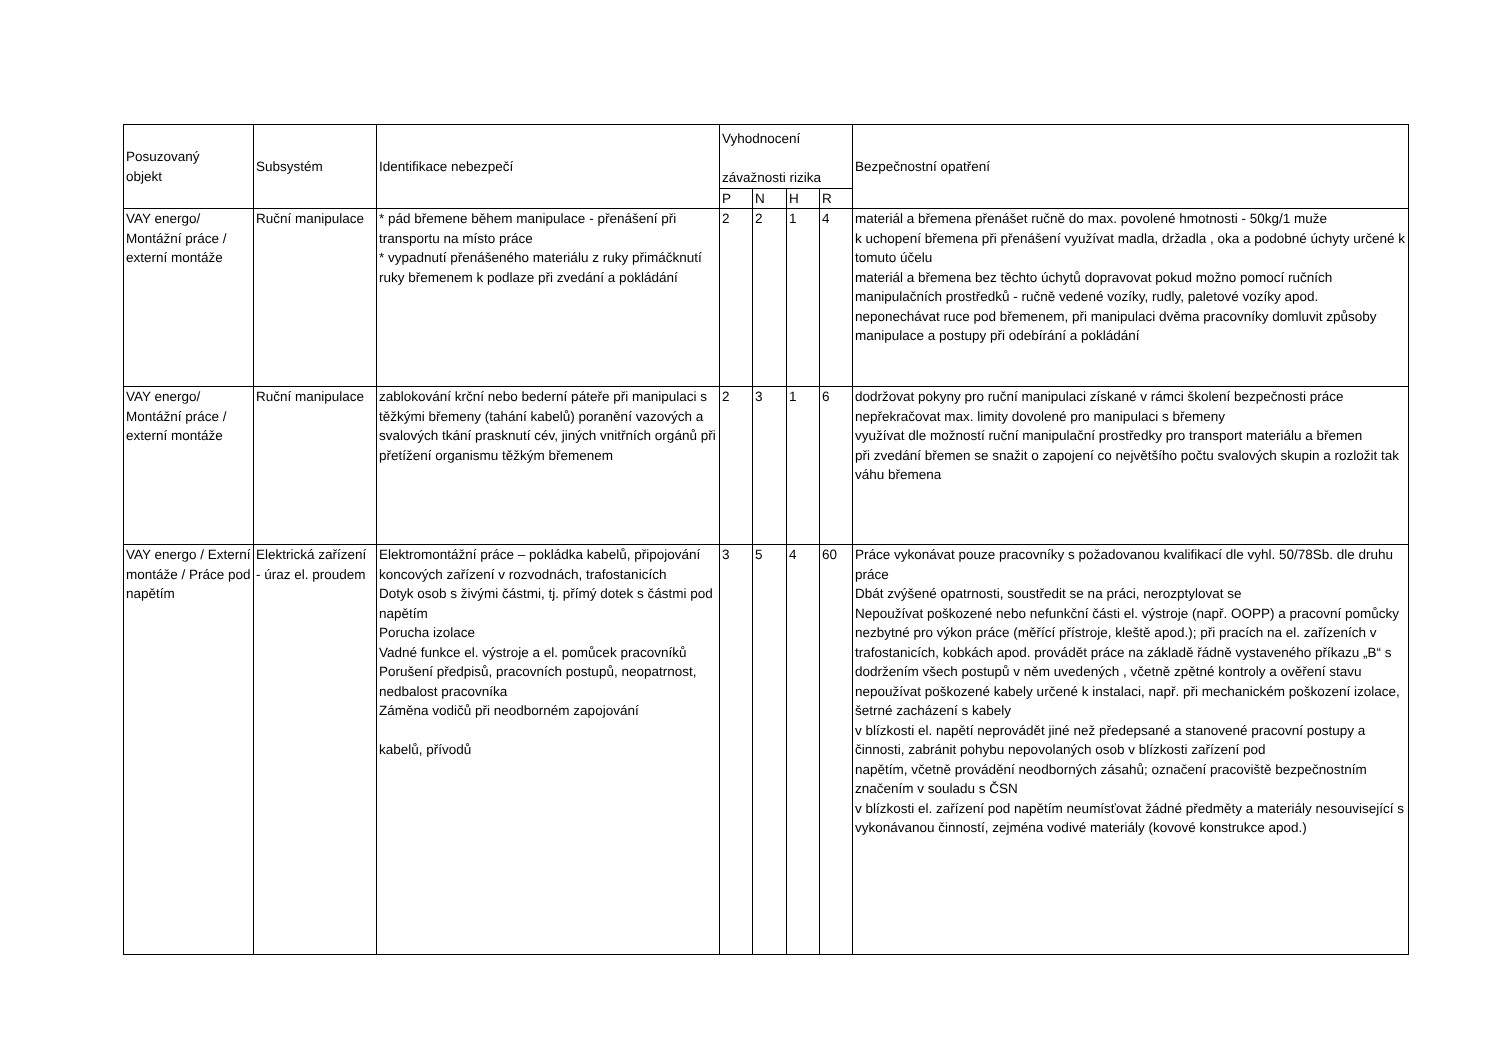| Posuzovaný objekt | Subsystém | Identifikace nebezpečí | Vyhodnocení závažnosti rizika | | | | Bezpečnostní opatření |
| --- | --- | --- | --- | --- | --- | --- | --- |
| | | | P | N | H | R | |
| VAY energo/ Montážní práce / externí montáže | Ruční manipulace | * pád břemene během manipulace - přenášení při transportu na místo práce * vypadnutí přenášeného materiálu z ruky přimáčknutí ruky břemenem k podlaze při zvedání a pokládání | 2 | 2 | 1 | 4 | materiál a břemena přenášet ručně do max. povolené hmotnosti - 50kg/1 muže k uchopení břemena při přenášení využívat madla, držadla , oka a podobné úchyty určené k tomuto účelu materiál a břemena bez těchto úchytů dopravovat pokud možno pomocí ručních manipulačních prostředků - ručně vedené vozíky, rudly, paletové vozíky apod. neponechávat ruce pod břemenem, při manipulaci dvěma pracovníky domluvit způsoby manipulace a postupy při odebírání a pokládání |
| VAY energo/ Montážní práce / externí montáže | Ruční manipulace | zablokování krční nebo bederní páteře při manipulaci s těžkými břemeny (tahání kabelů) poranění vazových a svalových tkání prasknutí cév, jiných vnitřních orgánů při přetížení organismu těžkým břemenem | 2 | 3 | 1 | 6 | dodržovat pokyny pro ruční manipulaci získané v rámci školení bezpečnosti práce nepřekračovat max. limity dovolené pro manipulaci s břemeny využívat dle možností ruční manipulační prostředky pro transport materiálu a břemen při zvedání břemen se snažit o zapojení co největšího počtu svalových skupin a rozložit tak váhu břemena |
| VAY energo / Externí montáže / Práce pod napětím | Elektrická zařízení - úraz el. proudem | Elektromontážní práce – pokládka kabelů, připojování koncových zařízení v rozvodnách, trafostanicích Dotyk osob s živými částmi, tj. přímý dotek s částmi pod napětím Porucha izolace Vadné funkce el. výstroje a el. pomůcek pracovníků Porušení předpisů, pracovních postupů, neopatrnost, nedbalost pracovníka Záměna vodičů při neodborném zapojování kabelů, přívodů | 3 | 5 | 4 | 60 | Práce vykonávat pouze pracovníky s požadovanou kvalifikací dle vyhl. 50/78Sb. dle druhu práce Dbát zvýšené opatrnosti, soustředit se na práci, nerozptylovat se Nepoužívat poškozené nebo nefunkční části el. výstroje (např. OOPP) a pracovní pomůcky nezbytné pro výkon práce (měřící přístroje, kleště apod.); při pracích na el. zařízeních v trafostanicích, kobkách apod. provádět práce na základě řádně vystaveného příkazu „B“ s dodržením všech postupů v něm uvedených , včetně zpětné kontroly a ověření stavu nepoužívat poškozené kabely určené k instalaci, např. při mechanickém poškození izolace, šetrné zacházení s kabely v blízkosti el. napětí neprovádět jiné než předepsané a stanovené pracovní postupy a činnosti, zabránit pohybu nepovolaných osob v blízkosti zařízení pod napětím, včetně provádění neodborných zásahů; označení pracoviště bezpečnostním značením v souladu s ČSN v blízkosti el. zařízení pod napětím neumísťovat žádné předměty a materiály nesouvisející s vykonávanou činností, zejména vodivé materiály (kovové konstrukce apod.) |